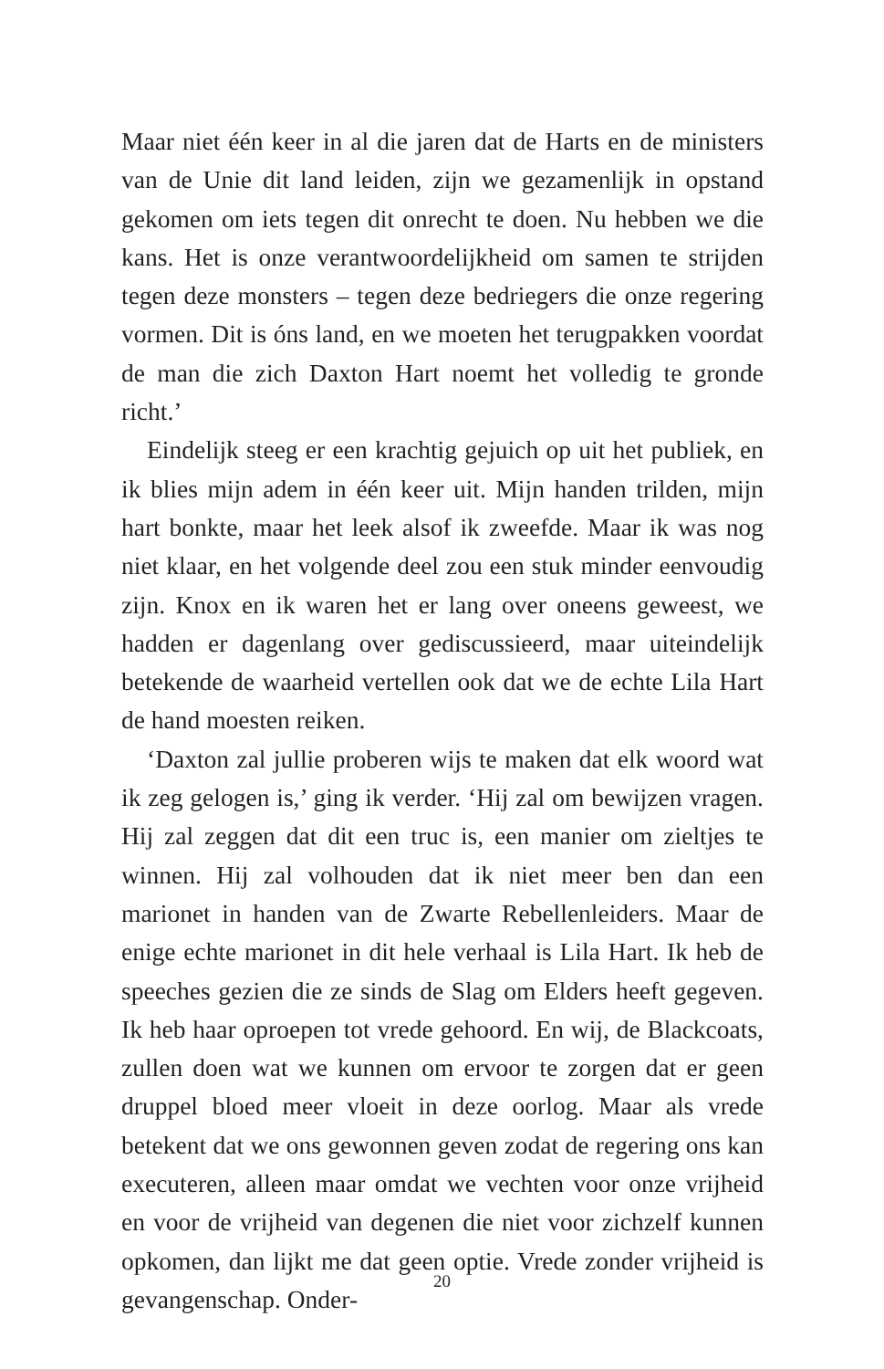Maar niet één keer in al die jaren dat de Harts en de ministers van de Unie dit land leiden, zijn we gezamenlijk in opstand gekomen om iets tegen dit onrecht te doen. Nu hebben we die kans. Het is onze verantwoordelijkheid om samen te strijden tegen deze monsters – tegen deze bedriegers die onze regering vormen. Dit is óns land, en we moeten het terugpakken voordat de man die zich Daxton Hart noemt het volledig te gronde richt.’
Eindelijk steeg er een krachtig gejuich op uit het publiek, en ik blies mijn adem in één keer uit. Mijn handen trilden, mijn hart bonkte, maar het leek alsof ik zweefde. Maar ik was nog niet klaar, en het volgende deel zou een stuk minder eenvoudig zijn. Knox en ik waren het er lang over oneens geweest, we hadden er dagenlang over gediscussieerd, maar uiteindelijk betekende de waarheid vertellen ook dat we de echte Lila Hart de hand moesten reiken.
‘Daxton zal jullie proberen wijs te maken dat elk woord wat ik zeg gelogen is,’ ging ik verder. ‘Hij zal om bewijzen vragen. Hij zal zeggen dat dit een truc is, een manier om zieltjes te winnen. Hij zal volhouden dat ik niet meer ben dan een marionet in handen van de Zwarte Rebellenleiders. Maar de enige echte marionet in dit hele verhaal is Lila Hart. Ik heb de speeches gezien die ze sinds de Slag om Elders heeft gegeven. Ik heb haar oproepen tot vrede gehoord. En wij, de Blackcoats, zullen doen wat we kunnen om ervoor te zorgen dat er geen druppel bloed meer vloeit in deze oorlog. Maar als vrede betekent dat we ons gewonnen geven zodat de regering ons kan executeren, alleen maar omdat we vechten voor onze vrijheid en voor de vrijheid van degenen die niet voor zichzelf kunnen opkomen, dan lijkt me dat geen optie. Vrede zonder vrijheid is gevangenschap. Onder-
20